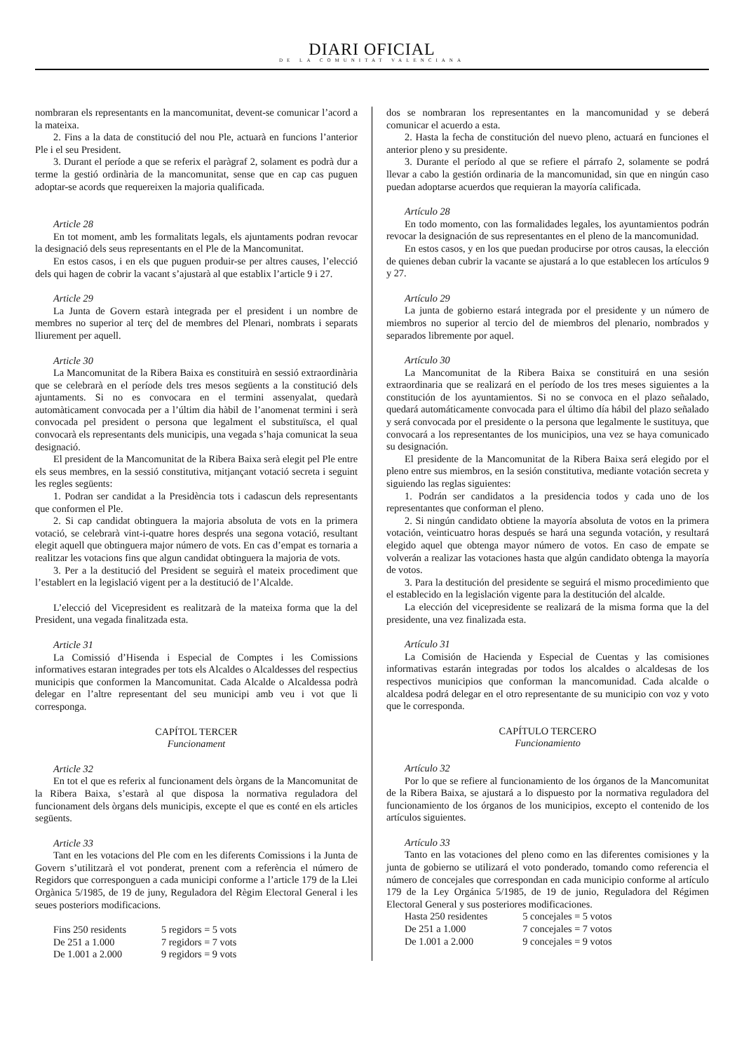DIARI OFICIAL
DE LA COMUNITAT VALENCIANA
nombraran els representants en la mancomunitat, devent-se comunicar l’acord a la mateixa.
2. Fins a la data de constitució del nou Ple, actuarà en funcions l’anterior Ple i el seu President.
3. Durant el període a que se referix el paràgraf 2, solament es podrà dur a terme la gestió ordinària de la mancomunitat, sense que en cap cas puguen adoptar-se acords que requereixen la majoria qualificada.
Article 28
En tot moment, amb les formalitats legals, els ajuntaments podran revocar la designació dels seus representants en el Ple de la Mancomunitat.
En estos casos, i en els que puguen produir-se per altres causes, l’elecció dels qui hagen de cobrir la vacant s’ajustarà al que establix l’article 9 i 27.
Article 29
La Junta de Govern estarà integrada per el president i un nombre de membres no superior al terç del de membres del Plenari, nombrats i separats lliurement per aquell.
Article 30
La Mancomunitat de la Ribera Baixa es constituirà en sessió extraordinària que se celebrarà en el període dels tres mesos següents a la constitució dels ajuntaments. Si no es convocara en el termini assenyalat, quedarà automàticament convocada per a l’últim dia hàbil de l’anomenat termini i serà convocada pel president o persona que legalment el substituïsca, el qual convocarà els representants dels municipis, una vegada s’haja comunicat la seua designació.
El president de la Mancomunitat de la Ribera Baixa serà elegit pel Ple entre els seus membres, en la sessió constitutiva, mitjançant votació secreta i seguint les regles següents:
1. Podran ser candidat a la Presidència tots i cadascun dels representants que conformen el Ple.
2. Si cap candidat obtinguera la majoria absoluta de vots en la primera votació, se celebrarà vint-i-quatre hores després una segona votació, resultant elegit aquell que obtinguera major número de vots. En cas d’empat es tornaria a realitzar les votacions fins que algun candidat obtinguera la majoria de vots.
3. Per a la destitució del President se seguirà el mateix procediment que l’establert en la legislació vigent per a la destitució de l’Alcalde.
L’elecció del Vicepresident es realitzarà de la mateixa forma que la del President, una vegada finalitzada esta.
Article 31
La Comissió d’Hisenda i Especial de Comptes i les Comissions informatives estaran integrades per tots els Alcaldes o Alcaldesses del respectius municipis que conformen la Mancomunitat. Cada Alcalde o Alcaldessa podrà delegar en l’altre representant del seu municipi amb veu i vot que li corresponga.
CAPÍTOL TERCER
Funcionament
Article 32
En tot el que es referix al funcionament dels òrgans de la Mancomunitat de la Ribera Baixa, s’estarà al que disposa la normativa reguladora del funcionament dels òrgans dels municipis, excepte el que es conté en els articles següents.
Article 33
Tant en les votacions del Ple com en les diferents Comissions i la Junta de Govern s’utilitzarà el vot ponderat, prenent com a referència el número de Regidors que corresponguen a cada municipi conforme a l’article 179 de la Llei Orgànica 5/1985, de 19 de juny, Reguladora del Règim Electoral General i les seues posteriors modificacions.
| Fins 250 residents | 5 regidors = 5 vots |
| De 251 a 1.000 | 7 regidors = 7 vots |
| De 1.001 a 2.000 | 9 regidors = 9 vots |
dos se nombraran los representantes en la mancomunidad y se deberá comunicar el acuerdo a esta.
2. Hasta la fecha de constitución del nuevo pleno, actuará en funciones el anterior pleno y su presidente.
3. Durante el período al que se refiere el párrafo 2, solamente se podrá llevar a cabo la gestión ordinaria de la mancomunidad, sin que en ningún caso puedan adoptarse acuerdos que requieran la mayoría calificada.
Artículo 28
En todo momento, con las formalidades legales, los ayuntamientos podrán revocar la designación de sus representantes en el pleno de la mancomunidad.
En estos casos, y en los que puedan producirse por otros causas, la elección de quienes deban cubrir la vacante se ajustará a lo que establecen los artículos 9 y 27.
Artículo 29
La junta de gobierno estará integrada por el presidente y un número de miembros no superior al tercio del de miembros del plenario, nombrados y separados libremente por aquel.
Artículo 30
La Mancomunitat de la Ribera Baixa se constituirá en una sesión extraordinaria que se realizará en el período de los tres meses siguientes a la constitución de los ayuntamientos. Si no se convoca en el plazo señalado, quedará automáticamente convocada para el último día hábil del plazo señalado y será convocada por el presidente o la persona que legalmente le sustituya, que convocará a los representantes de los municipios, una vez se haya comunicado su designación.
El presidente de la Mancomunitat de la Ribera Baixa será elegido por el pleno entre sus miembros, en la sesión constitutiva, mediante votación secreta y siguiendo las reglas siguientes:
1. Podrán ser candidatos a la presidencia todos y cada uno de los representantes que conforman el pleno.
2. Si ningún candidato obtiene la mayoría absoluta de votos en la primera votación, veinticuatro horas después se hará una segunda votación, y resultará elegido aquel que obtenga mayor número de votos. En caso de empate se volverán a realizar las votaciones hasta que algún candidato obtenga la mayoría de votos.
3. Para la destitución del presidente se seguirá el mismo procedimiento que el establecido en la legislación vigente para la destitución del alcalde.
La elección del vicepresidente se realizará de la misma forma que la del presidente, una vez finalizada esta.
Artículo 31
La Comisión de Hacienda y Especial de Cuentas y las comisiones informativas estarán integradas por todos los alcaldes o alcaldesas de los respectivos municipios que conforman la mancomunidad. Cada alcalde o alcaldesa podrá delegar en el otro representante de su municipio con voz y voto que le corresponda.
CAPÍTULO TERCERO
Funcionamiento
Artículo 32
Por lo que se refiere al funcionamiento de los órganos de la Mancomunitat de la Ribera Baixa, se ajustará a lo dispuesto por la normativa reguladora del funcionamiento de los órganos de los municipios, excepto el contenido de los artículos siguientes.
Artículo 33
Tanto en las votaciones del pleno como en las diferentes comisiones y la junta de gobierno se utilizará el voto ponderado, tomando como referencia el número de concejales que correspondan en cada municipio conforme al artículo 179 de la Ley Orgánica 5/1985, de 19 de junio, Reguladora del Régimen Electoral General y sus posteriores modificaciones.
| Hasta 250 residentes | 5 concejales = 5 votos |
| De 251 a 1.000 | 7 concejales = 7 votos |
| De 1.001 a 2.000 | 9 concejales = 9 votos |